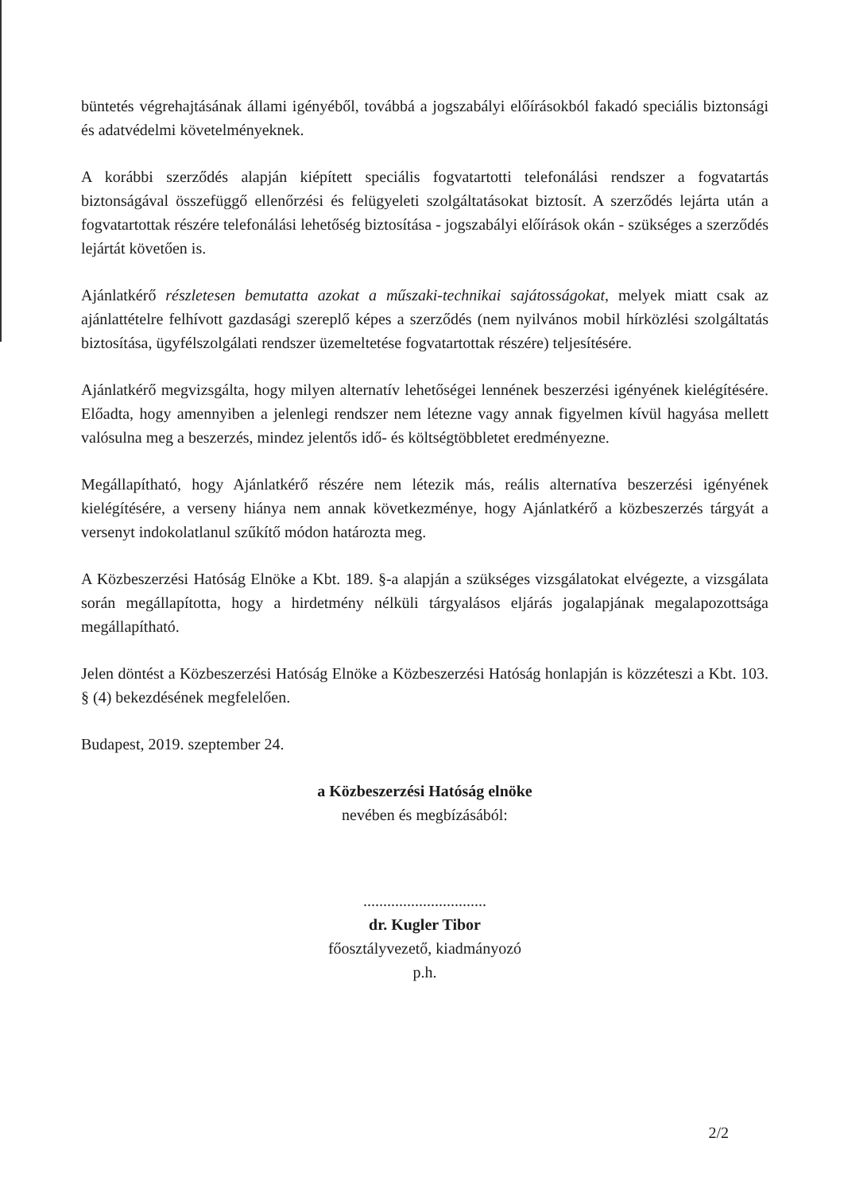büntetés végrehajtásának állami igényéből, továbbá a jogszabályi előírásokból fakadó speciális biztonsági és adatvédelmi követelményeknek.
A korábbi szerződés alapján kiépített speciális fogvatartotti telefonálási rendszer a fogvatartás biztonságával összefüggő ellenőrzési és felügyeleti szolgáltatásokat biztosít. A szerződés lejárta után a fogvatartottak részére telefonálási lehetőség biztosítása - jogszabályi előírások okán - szükséges a szerződés lejártát követően is.
Ajánlatkérő részletesen bemutatta azokat a műszaki-technikai sajátosságokat, melyek miatt csak az ajánlattételre felhívott gazdasági szereplő képes a szerződés (nem nyilvános mobil hírközlési szolgáltatás biztosítása, ügyfélszolgálati rendszer üzemeltetése fogvatartottak részére) teljesítésére.
Ajánlatkérő megvizsgálta, hogy milyen alternatív lehetőségei lennének beszerzési igényének kielégítésére. Előadta, hogy amennyiben a jelenlegi rendszer nem létezne vagy annak figyelmen kívül hagyása mellett valósulna meg a beszerzés, mindez jelentős idő- és költségtöbbletet eredményezne.
Megállapítható, hogy Ajánlatkérő részére nem létezik más, reális alternatíva beszerzési igényének kielégítésére, a verseny hiánya nem annak következménye, hogy Ajánlatkérő a közbeszerzés tárgyát a versenyt indokolatlanul szűkítő módon határozta meg.
A Közbeszerzési Hatóság Elnöke a Kbt. 189. §-a alapján a szükséges vizsgálatokat elvégezte, a vizsgálata során megállapította, hogy a hirdetmény nélküli tárgyalásos eljárás jogalapjának megalapozottsága megállapítható.
Jelen döntést a Közbeszerzési Hatóság Elnöke a Közbeszerzési Hatóság honlapján is közzéteszi a Kbt. 103. § (4) bekezdésének megfelelően.
Budapest, 2019. szeptember 24.
a Közbeszerzési Hatóság elnöke
nevében és megbízásából:
...............................
dr. Kugler Tibor
főosztályvezető, kiadmányozó
p.h.
2/2